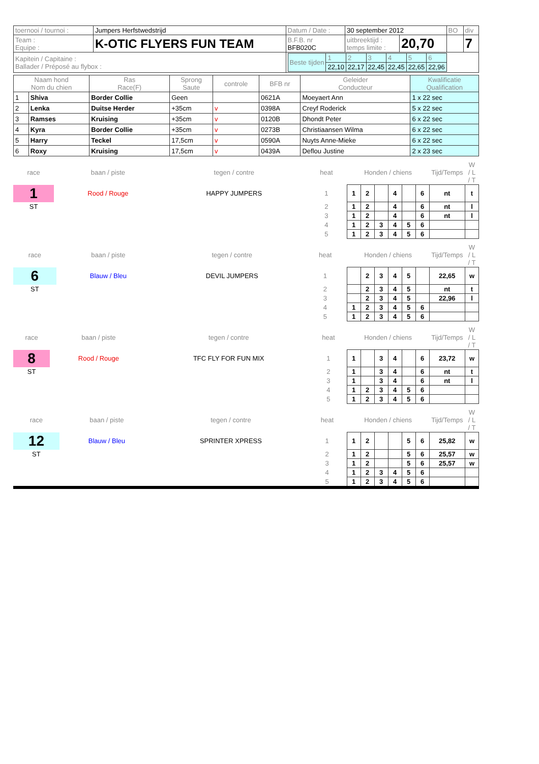| toernooi / tournoi : | Jumpers Herfstwedstrijd | Datum / Date : | 30 september 2012 | | BO | div |
| Team : Equipe : | K-OTIC FLYERS FUN TEAM | B.F.B. nr BFB020C | uitbreektijd : temps limite : | 20,70 | | 7 |
| Kapitein / Capitaine : Ballader / Préposé au flybox : | | / Beste tijden / 1 / 2 / 3 / 4 / 5 / 6 / / / 22,10 / 22,17 / 22,45 / 22,45 / 22,65 / 22,96 / | | | | |
| Naam hond Nom du chien | | Ras Race(F) | Sprong Saute | controle | BFB nr | Geleider Conducteur | Kwalificatie Qualification |
| --- | --- | --- | --- | --- | --- | --- | --- |
| 1 | Shiva | Border Collie | Geen | | 0621A | Moeyaert Ann | 1 x 22 sec |
| 2 | Lenka | Duitse Herder | +35cm | v | 0398A | Creyf Roderick | 5 x 22 sec |
| 3 | Ramses | Kruising | +35cm | v | 0120B | Dhondt Peter | 6 x 22 sec |
| 4 | Kyra | Border Collie | +35cm | v | 0273B | Christiaansen Wilma | 6 x 22 sec |
| 5 | Harry | Teckel | 17,5cm | v | 0590A | Nuyts Anne-Mieke | 6 x 22 sec |
| 6 | Roxy | Kruising | 17,5cm | v | 0439A | Deflou Justine | 2 x 23 sec |
| race | baan / piste | tegen / contre | heat | Honden / chiens | | | | | | Tijd/Temps | W / L / T |
| 1 | Rood / Rouge | HAPPY JUMPERS | 1 | 1 | 2 | | 4 | | 6 | nt | t |
| ST | | | 2 | 1 | 2 | | 4 | | 6 | nt | l |
| | | | 3 | 1 | 2 | | 4 | | 6 | nt | l |
| | | | 4 | 1 | 2 | 3 | 4 | 5 | 6 | | |
| | | | 5 | 1 | 2 | 3 | 4 | 5 | 6 | | |
| race | baan / piste | tegen / contre | heat | Honden / chiens | | | | | | Tijd/Temps | W / L / T |
| 6 | Blauw / Bleu | DEVIL JUMPERS | 1 | | 2 | 3 | 4 | 5 | | 22,65 | w |
| ST | | | 2 | | 2 | 3 | 4 | 5 | | nt | t |
| | | | 3 | | 2 | 3 | 4 | 5 | | 22,96 | l |
| | | | 4 | 1 | 2 | 3 | 4 | 5 | 6 | | |
| | | | 5 | 1 | 2 | 3 | 4 | 5 | 6 | | |
| race | baan / piste | tegen / contre | heat | Honden / chiens | | | | | | Tijd/Temps | W / L / T |
| 8 | Rood / Rouge | TFC FLY FOR FUN MIX | 1 | 1 | | 3 | 4 | | 6 | 23,72 | w |
| ST | | | 2 | 1 | | 3 | 4 | | 6 | nt | t |
| | | | 3 | 1 | | 3 | 4 | | 6 | nt | l |
| | | | 4 | 1 | 2 | 3 | 4 | 5 | 6 | | |
| | | | 5 | 1 | 2 | 3 | 4 | 5 | 6 | | |
| race | baan / piste | tegen / contre | heat | Honden / chiens | | | | | | Tijd/Temps | W / L / T |
| 12 | Blauw / Bleu | SPRINTER XPRESS | 1 | 1 | 2 | | | 5 | 6 | 25,82 | w |
| ST | | | 2 | 1 | 2 | | | 5 | 6 | 25,57 | w |
| | | | 3 | 1 | 2 | | | 5 | 6 | 25,57 | w |
| | | | 4 | 1 | 2 | 3 | 4 | 5 | 6 | | |
| | | | 5 | 1 | 2 | 3 | 4 | 5 | 6 | | |